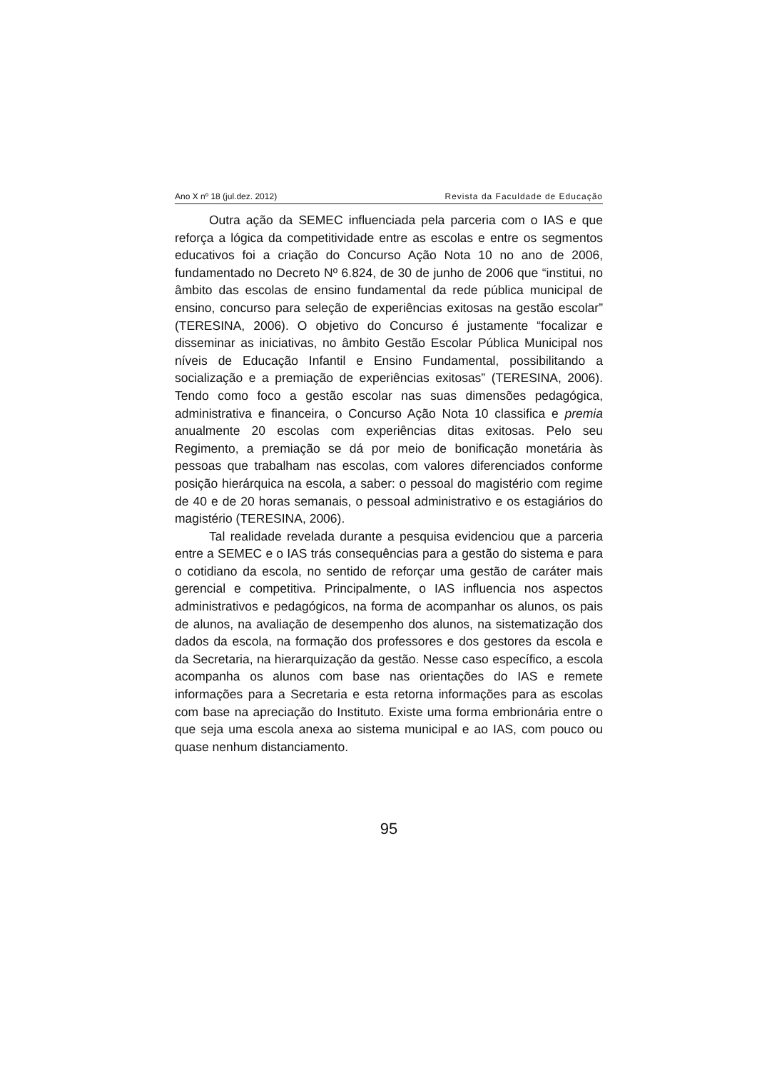Ano X nº 18 (jul.dez. 2012) Revista da Faculdade de Educação
Outra ação da SEMEC influenciada pela parceria com o IAS e que reforça a lógica da competitividade entre as escolas e entre os segmentos educativos foi a criação do Concurso Ação Nota 10 no ano de 2006, fundamentado no Decreto Nº 6.824, de 30 de junho de 2006 que “institui, no âmbito das escolas de ensino fundamental da rede pública municipal de ensino, concurso para seleção de experiências exitosas na gestão escolar” (TERESINA, 2006). O objetivo do Concurso é justamente “focalizar e disseminar as iniciativas, no âmbito Gestão Escolar Pública Municipal nos níveis de Educação Infantil e Ensino Fundamental, possibilitando a socialização e a premiação de experiências exitosas” (TERESINA, 2006). Tendo como foco a gestão escolar nas suas dimensões pedagógica, administrativa e financeira, o Concurso Ação Nota 10 classifica e premia anualmente 20 escolas com experiências ditas exitosas. Pelo seu Regimento, a premiação se dá por meio de bonificação monetária às pessoas que trabalham nas escolas, com valores diferenciados conforme posição hierárquica na escola, a saber: o pessoal do magistério com regime de 40 e de 20 horas semanais, o pessoal administrativo e os estagiários do magistério (TERESINA, 2006).
Tal realidade revelada durante a pesquisa evidenciou que a parceria entre a SEMEC e o IAS trás consequências para a gestão do sistema e para o cotidiano da escola, no sentido de reforçar uma gestão de caráter mais gerencial e competitiva. Principalmente, o IAS influencia nos aspectos administrativos e pedagógicos, na forma de acompanhar os alunos, os pais de alunos, na avaliação de desempenho dos alunos, na sistematização dos dados da escola, na formação dos professores e dos gestores da escola e da Secretaria, na hierarquização da gestão. Nesse caso específico, a escola acompanha os alunos com base nas orientações do IAS e remete informações para a Secretaria e esta retorna informações para as escolas com base na apreciação do Instituto. Existe uma forma embrionária entre o que seja uma escola anexa ao sistema municipal e ao IAS, com pouco ou quase nenhum distanciamento.
95